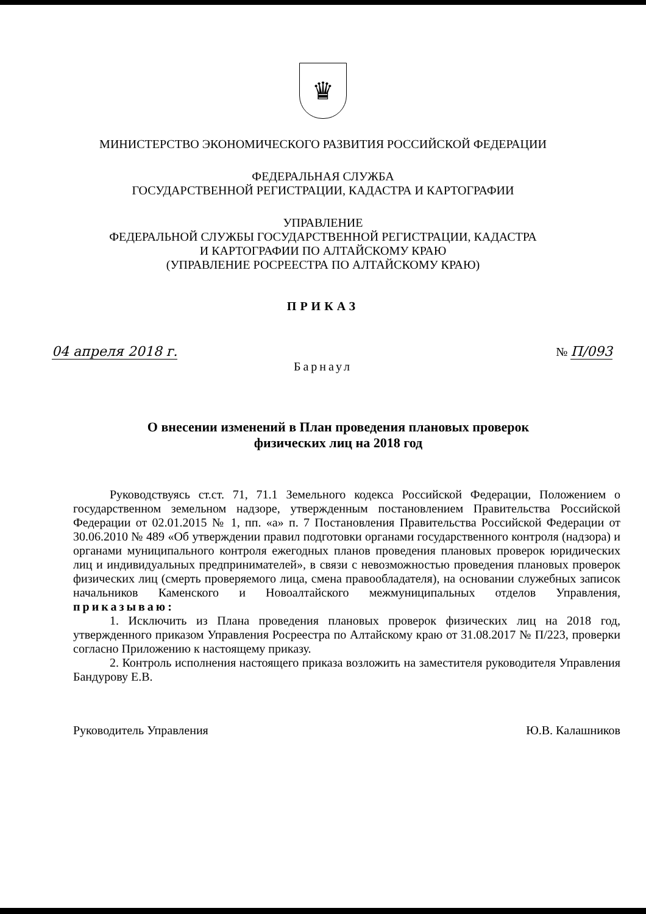♛
МИНИСТЕРСТВО ЭКОНОМИЧЕСКОГО РАЗВИТИЯ РОССИЙСКОЙ ФЕДЕРАЦИИ
ФЕДЕРАЛЬНАЯ СЛУЖБА
ГОСУДАРСТВЕННОЙ РЕГИСТРАЦИИ, КАДАСТРА И КАРТОГРАФИИ
УПРАВЛЕНИЕ
ФЕДЕРАЛЬНОЙ СЛУЖБЫ ГОСУДАРСТВЕННОЙ РЕГИСТРАЦИИ, КАДАСТРА
И КАРТОГРАФИИ ПО АЛТАЙСКОМУ КРАЮ
(УПРАВЛЕНИЕ РОСРЕЕСТРА ПО АЛТАЙСКОМУ КРАЮ)
ПРИКАЗ
04 апреля 2018 г. № П/093
Барнаул
О внесении изменений в План проведения плановых проверок
физических лиц на 2018 год
Руководствуясь ст.ст. 71, 71.1 Земельного кодекса Российской Федерации, Положением о государственном земельном надзоре, утвержденным постановлением Правительства Российской Федерации от 02.01.2015 № 1, пп. «а» п. 7 Постановления Правительства Российской Федерации от 30.06.2010 № 489 «Об утверждении правил подготовки органами государственного контроля (надзора) и органами муниципального контроля ежегодных планов проведения плановых проверок юридических лиц и индивидуальных предпринимателей», в связи с невозможностью проведения плановых проверок физических лиц (смерть проверяемого лица, смена правообладателя), на основании служебных записок начальников Каменского и Новоалтайского межмуниципальных отделов Управления, приказываю:
1. Исключить из Плана проведения плановых проверок физических лиц на 2018 год, утвержденного приказом Управления Росреестра по Алтайскому краю от 31.08.2017 № П/223, проверки согласно Приложению к настоящему приказу.
2. Контроль исполнения настоящего приказа возложить на заместителя руководителя Управления Бандурову Е.В.
Руководитель Управления Ю.В. Калашников